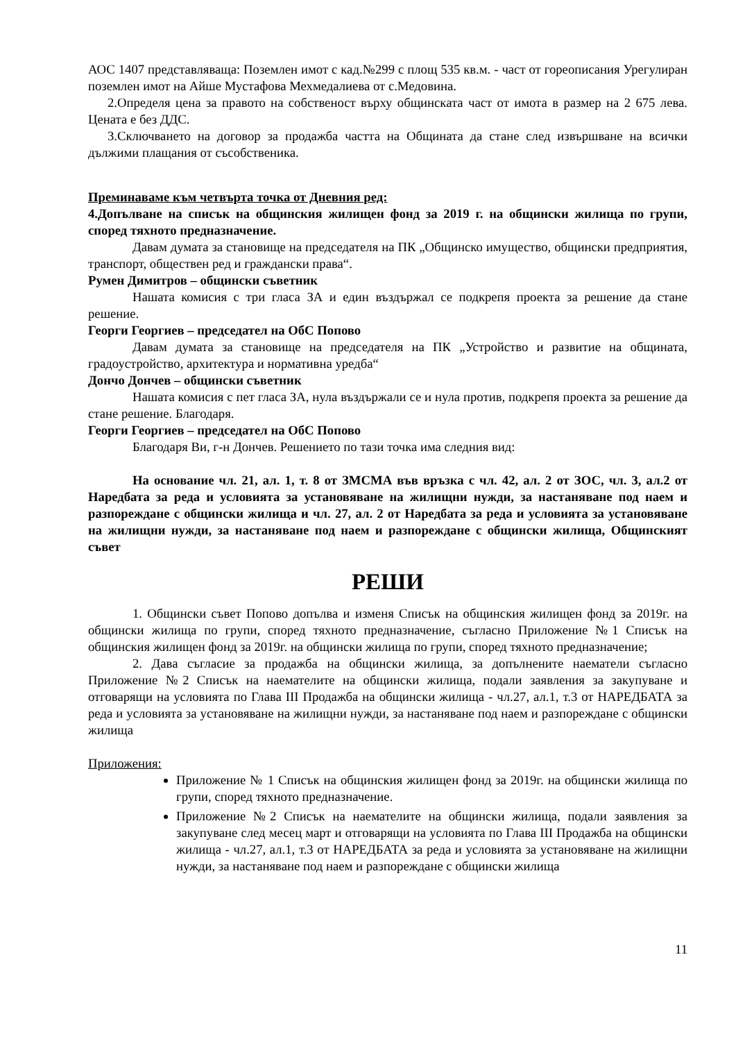АОС 1407 представляваща: Поземлен имот с кад.№299 с площ 535 кв.м. - част от гореописания Урегулиран поземлен имот на Айше Мустафова Мехмедалиева от с.Медовина.
2.Определя цена за правото на собственост върху общинската част от имота в размер на 2 675 лева. Цената е без ДДС.
3.Сключването на договор за продажба частта на Общината да стане след извършване на всички дължими плащания от съсобственика.
Преминаваме към четвърта точка от Дневния ред:
4.Допълване на списък на общинския жилищен фонд за 2019 г. на общински жилища по групи, според тяхното предназначение.
Давам думата за становище на председателя на ПК „Общинско имущество, общински предприятия, транспорт, обществен ред и граждански права“.
Румен Димитров – общински съветник
Нашата комисия с три гласа ЗА и един въздържал се подкрепя проекта за решение да стане решение.
Георги Георгиев – председател на ОбС Попово
Давам думата за становище на председателя на ПК „Устройство и развитие на общината, градоустройство, архитектура и нормативна уредба“
Дончо Дончев – общински съветник
Нашата комисия с пет гласа ЗА, нула въздържали се и нула против, подкрепя проекта за решение да стане решение. Благодаря.
Георги Георгиев – председател на ОбС Попово
Благодаря Ви, г-н Дончев. Решението по тази точка има следния вид:
На основание чл. 21, ал. 1, т. 8 от ЗМСМА във връзка с чл. 42, ал. 2 от ЗОС, чл. 3, ал.2 от Наредбата за реда и условията за установяване на жилищни нужди, за настаняване под наем и разпореждане с общински жилища и чл. 27, ал. 2 от Наредбата за реда и условията за установяване на жилищни нужди, за настаняване под наем и разпореждане с общински жилища, Общинският съвет
РЕШИ
1. Общински съвет Попово допълва и изменя Списък на общинския жилищен фонд за 2019г. на общински жилища по групи, според тяхното предназначение, съгласно Приложение №1 Списък на общинския жилищен фонд за 2019г. на общински жилища по групи, според тяхното предназначение;
2. Дава съгласие за продажба на общински жилища, за допълнените наематели съгласно Приложение №2 Списък на наемателите на общински жилища, подали заявления за закупуване и отговарящи на условията по Глава III Продажба на общински жилища - чл.27, ал.1, т.3 от НАРЕДБАТА за реда и условията за установяване на жилищни нужди, за настаняване под наем и разпореждане с общински жилища
Приложения:
Приложение № 1 Списък на общинския жилищен фонд за 2019г. на общински жилища по групи, според тяхното предназначение.
Приложение №2 Списък на наемателите на общински жилища, подали заявления за закупуване след месец март и отговарящи на условията по Глава III Продажба на общински жилища - чл.27, ал.1, т.3 от НАРЕДБАТА за реда и условията за установяване на жилищни нужди, за настаняване под наем и разпореждане с общински жилища
11